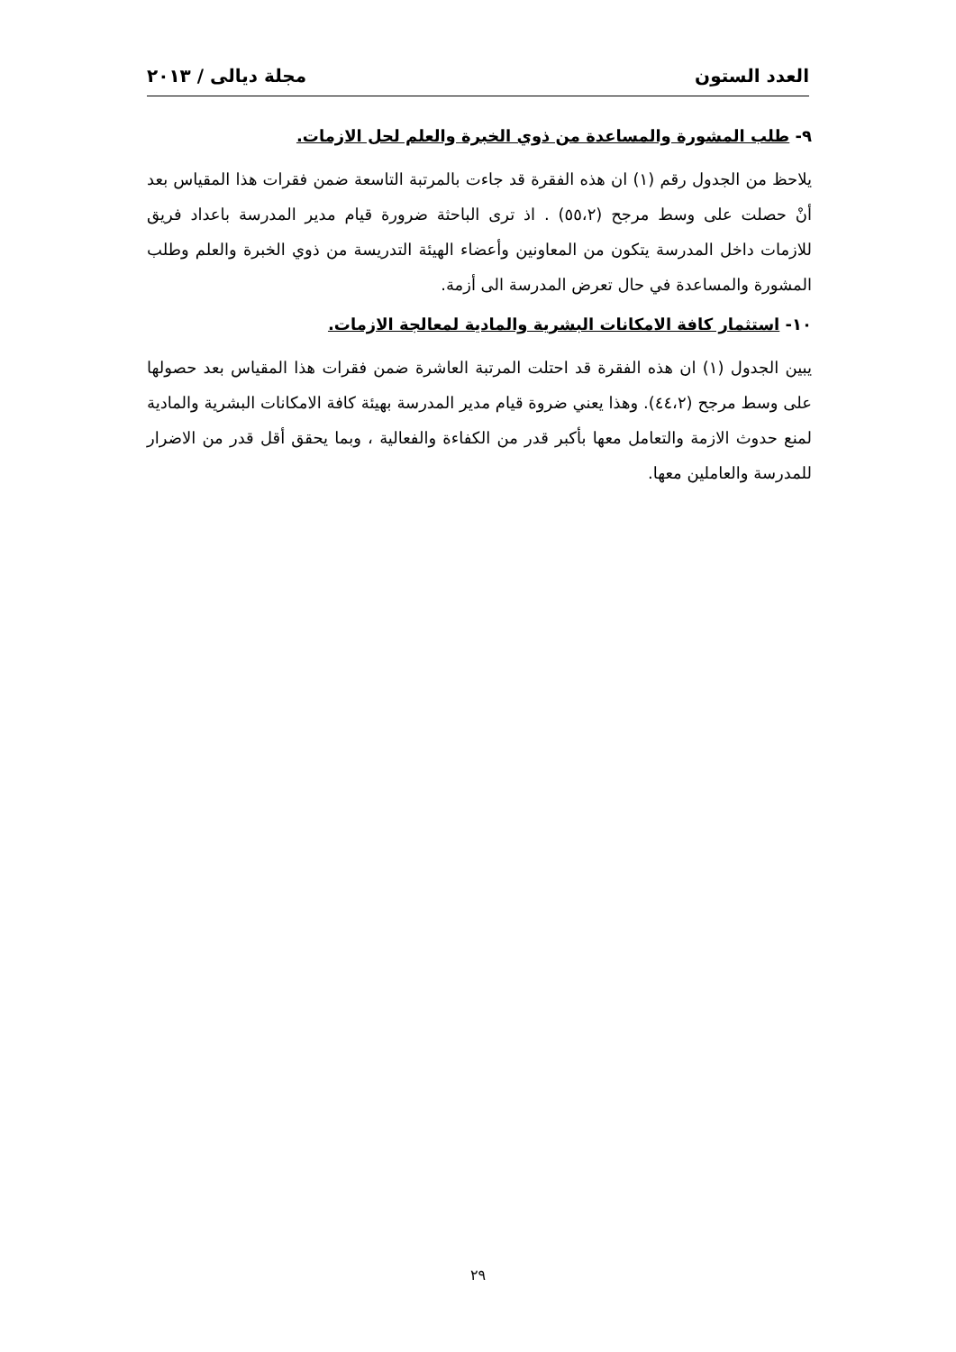العدد الستون مجلة ديالى / ٢٠١٣
٩- طلب المشورة والمساعدة من ذوي الخبرة والعلم لحل الازمات.
يلاحظ من الجدول رقم (١) ان هذه الفقرة قد جاءت بالمرتبة التاسعة ضمن فقرات هذا المقياس بعد أنْ حصلت على وسط مرجح (٥٥،٢) . اذ ترى الباحثة ضرورة قيام مدير المدرسة باعداد فريق للازمات داخل المدرسة يتكون من المعاونين وأعضاء الهيئة التدريسة من ذوي الخبرة والعلم وطلب المشورة والمساعدة في حال تعرض المدرسة الى أزمة.
١٠- استثمار كافة الامكانات البشرية والمادية لمعالجة الازمات.
يبين الجدول (١) ان هذه الفقرة قد احتلت المرتبة العاشرة ضمن فقرات هذا المقياس بعد حصولها على وسط مرجح (٤٤،٢). وهذا يعني ضروة قيام مدير المدرسة بهيئة كافة الامكانات البشرية والمادية لمنع حدوث الازمة والتعامل معها بأكبر قدر من الكفاءة والفعالية ، وبما يحقق أقل قدر من الاضرار للمدرسة والعاملين معها.
٢٩